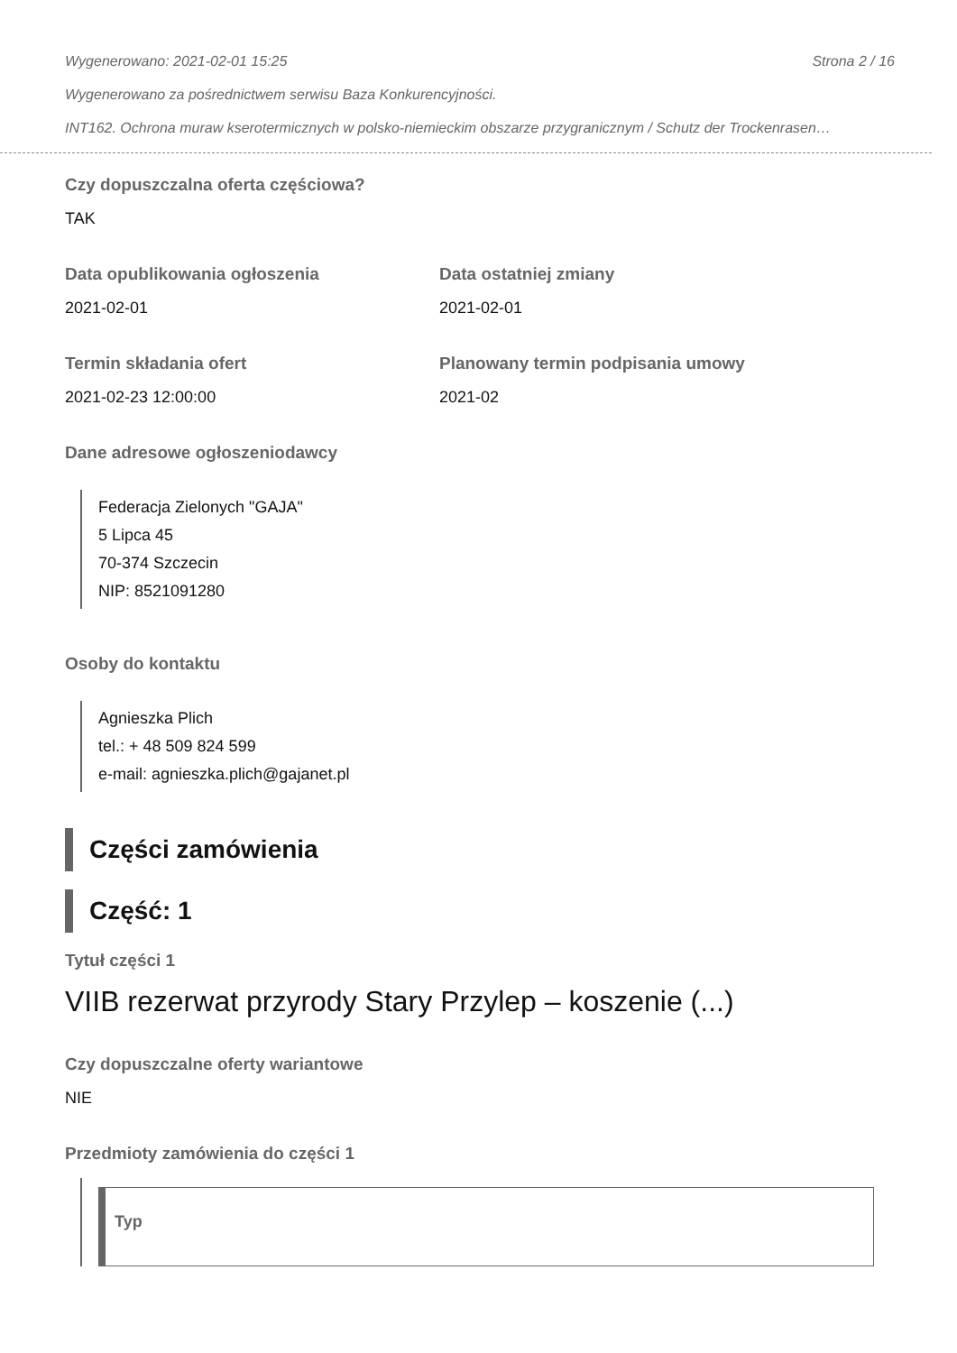Wygenerowano: 2021-02-01 15:25 Strona 2 / 16
Wygenerowano za pośrednictwem serwisu Baza Konkurencyjności.
INT162. Ochrona muraw kserotermicznych w polsko-niemieckim obszarze przygranicznym / Schutz der Trockenrasen…
Czy dopuszczalna oferta częściowa?
TAK
Data opublikowania ogłoszenia
2021-02-01
Data ostatniej zmiany
2021-02-01
Termin składania ofert
2021-02-23 12:00:00
Planowany termin podpisania umowy
2021-02
Dane adresowe ogłoszeniodawcy
Federacja Zielonych "GAJA"
5 Lipca 45
70-374 Szczecin
NIP: 8521091280
Osoby do kontaktu
Agnieszka Plich
tel.: + 48 509 824 599
e-mail: agnieszka.plich@gajanet.pl
Części zamówienia
Część: 1
Tytuł części 1
VIIB rezerwat przyrody Stary Przylep – koszenie (...)
Czy dopuszczalne oferty wariantowe
NIE
Przedmioty zamówienia do części 1
Typ